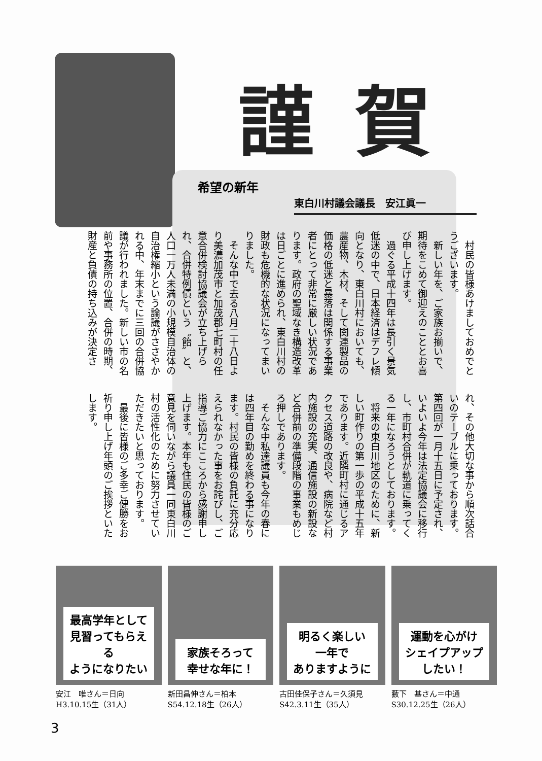謹賀
希望の新年
東白川村議会議長　安江眞一
村民の皆様あけましておめでとうございます。
新しい年を、ご家族お揃いで、期待をこめて御迎えのこととお喜び申し上げます。
過ぐる平成十四年は長引く景気低迷の中で、日本経済はデフレ傾向となり、東白川村においても、農産物、木材、そして関連製品の価格の低迷と暴落は関係する事業者にとって非常に厳しい状況であります。政府の聖域なき構造改革は日ごとに進められ、東白川村の財政も危機的な状況になってまいりました。
そんな中で去る八月二十八日より美濃加茂市と加茂郡七町村の任意合併検討協議会が立ち上げられ、合併特例債という〝飴〟と、人口一万人未満の小規模自治体の自治権縮小という論議がささやかれる中、年末までに三回の合併協議が行われました。新しい市の名前や事務所の位置、合併の時期、財産と負債の持ち込みが決定され、その他大切な事から順次話合いのテーブルに乗っております。第四回が一月十五日に予定され、いよいよ今年は法定協議会に移行し、市町村合併が軌道に乗ってくる一年になろうとしております。
将来の東白川地区のために、新しい町作りの第一歩の平成十五年であります。近隣町村に通じるアクセス道路の改良や、病院など村内施設の充実、通信施設の新設など合併前の準備段階の事業もめじろ押しであります。
そんな中私達議員も今年の春には四年目の勤めを終わる事になります。村民の皆様の負託に充分応えられなかった事をお詫びし、ご指導ご協力にこころから感謝申し上げます。本年も住民の皆様のご意見を伺いながら議員一同東白川村の活性化のために努力させていただきたいと思っております。
最後に皆様のご多幸ご健勝をお祈り申し上げ年頭のご挨拶といたします。
最高学年として
見習ってもらえる
ようになりたい
安江　唯さん＝日向
H3.10.15生（31人）
家族そろって
幸せな年に！
新田昌伸さん＝柏本
S54.12.18生（26人）
明るく楽しい
一年で
ありますように
古田佳保子さん＝久須見
S42.3.11生（35人）
運動を心がけ
シェイプアップ
したい！
藪下　基さん＝中通
S30.12.25生（26人）
3